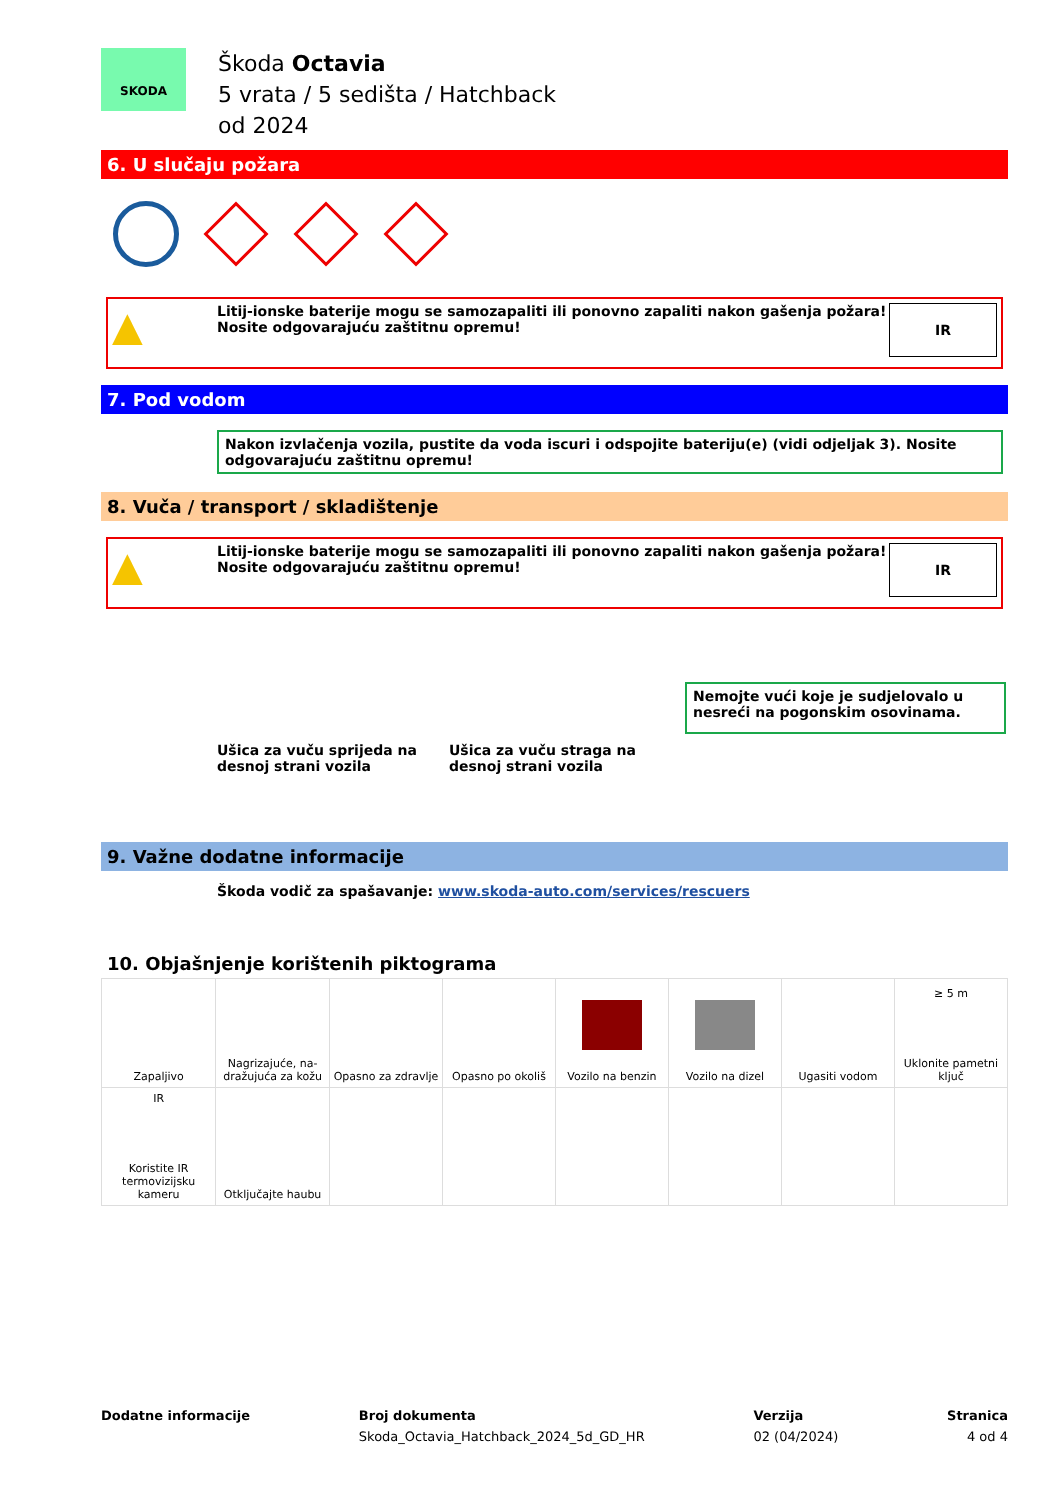SKODA
Škoda Octavia
5 vrata / 5 sedišta / Hatchback
od 2024
6. U slučaju požara
▲
Litij-ionske baterije mogu se samozapaliti ili ponovno zapaliti nakon gašenja požara!
Nosite odgovarajuću zaštitnu opremu!
IR
7. Pod vodom
Nakon izvlačenja vozila, pustite da voda iscuri i odspojite bateriju(e) (vidi odjeljak 3). Nosite odgovarajuću zaštitnu opremu!
8. Vuča / transport / skladištenje
▲
Litij-ionske baterije mogu se samozapaliti ili ponovno zapaliti nakon gašenja požara!
Nosite odgovarajuću zaštitnu opremu!
IR
Ušica za vuču sprijeda na desnoj strani vozila
Ušica za vuču straga na desnoj strani vozila
Nemojte vući koje je sudjelovalo u nesreći na pogonskim osovinama.
9. Važne dodatne informacije
Škoda vodič za spašavanje: www.skoda-auto.com/services/rescuers
10. Objašnjenje korištenih piktograma
| Zapaljivo | Nagrizajuće, na-dražujuća za kožu | Opasno za zdravlje | Opasno po okoliš | Vozilo na benzin | Vozilo na dizel | Ugasiti vodom | ≥ 5 m Uklonite pametni ključ |
| IR Koristite IR termovizijsku kameru | Otključajte haubu | | | | | | |
Dodatne informacije Broj dokumenta
Skoda_Octavia_Hatchback_2024_5d_GD_HR
Verzija
02 (04/2024)
Stranica
4 od 4